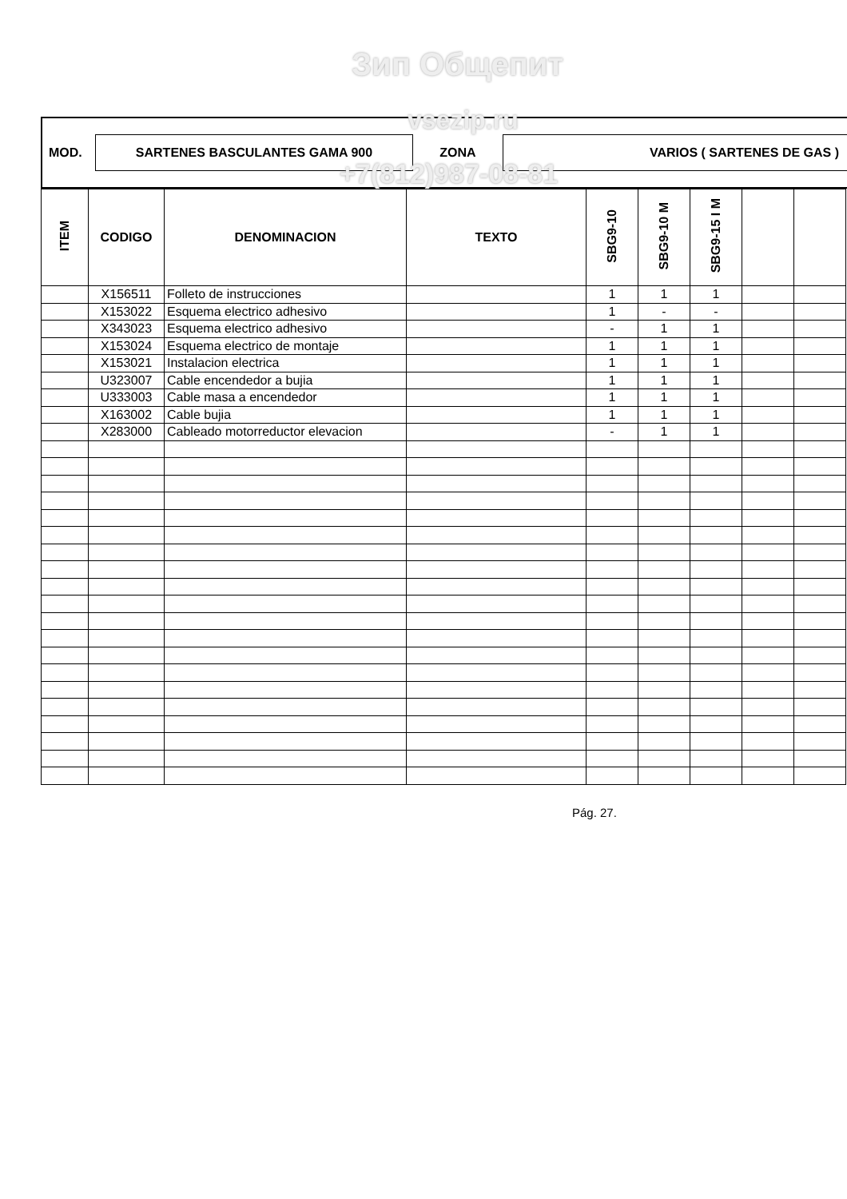MOD.
SARTENES BASCULANTES GAMA 900
ZONA
VARIOS ( SARTENES DE GAS )
| ITEM | CODIGO | DENOMINACION | TEXTO | SBG9-10 | SBG9-10 M | SBG9-15 I M | | |
| --- | --- | --- | --- | --- | --- | --- | --- | --- |
| | X156511 | Folleto de instrucciones | | 1 | 1 | 1 | | |
| | X153022 | Esquema electrico adhesivo | | 1 | - | - | | |
| | X343023 | Esquema electrico adhesivo | | - | 1 | 1 | | |
| | X153024 | Esquema electrico de montaje | | 1 | 1 | 1 | | |
| | X153021 | Instalacion electrica | | 1 | 1 | 1 | | |
| | U323007 | Cable encendedor a bujia | | 1 | 1 | 1 | | |
| | U333003 | Cable masa a encendedor | | 1 | 1 | 1 | | |
| | X163002 | Cable bujia | | 1 | 1 | 1 | | |
| | X283000 | Cableado motorreductor elevacion | | - | 1 | 1 | | |
Зип Общепит
vsezip.ru
+7(812)987-08-81
Pág. 27.